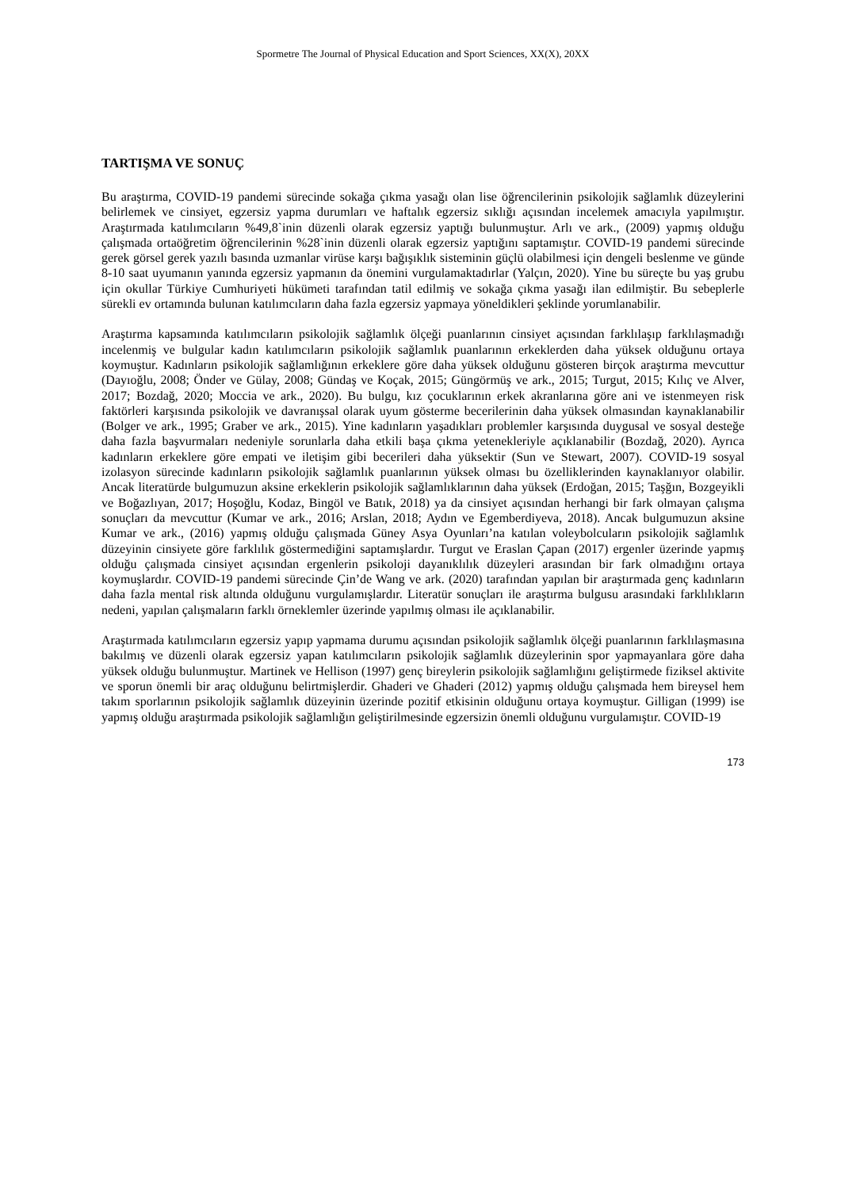Spormetre The Journal of Physical Education and Sport Sciences, XX(X), 20XX
TARTIŞMA VE SONUÇ
Bu araştırma, COVID-19 pandemi sürecinde sokağa çıkma yasağı olan lise öğrencilerinin psikolojik sağlamlık düzeylerini belirlemek ve cinsiyet, egzersiz yapma durumları ve haftalık egzersiz sıklığı açısından incelemek amacıyla yapılmıştır. Araştırmada katılımcıların %49,8`inin düzenli olarak egzersiz yaptığı bulunmuştur. Arlı ve ark., (2009) yapmış olduğu çalışmada ortaöğretim öğrencilerinin %28`inin düzenli olarak egzersiz yaptığını saptamıştır. COVID-19 pandemi sürecinde gerek görsel gerek yazılı basında uzmanlar virüse karşı bağışıklık sisteminin güçlü olabilmesi için dengeli beslenme ve günde 8-10 saat uyumanın yanında egzersiz yapmanın da önemini vurgulamaktadırlar (Yalçın, 2020). Yine bu süreçte bu yaş grubu için okullar Türkiye Cumhuriyeti hükümeti tarafından tatil edilmiş ve sokağa çıkma yasağı ilan edilmiştir. Bu sebeplerle sürekli ev ortamında bulunan katılımcıların daha fazla egzersiz yapmaya yöneldikleri şeklinde yorumlanabilir.
Araştırma kapsamında katılımcıların psikolojik sağlamlık ölçeği puanlarının cinsiyet açısından farklılaşıp farklılaşmadığı incelenmiş ve bulgular kadın katılımcıların psikolojik sağlamlık puanlarının erkeklerden daha yüksek olduğunu ortaya koymuştur. Kadınların psikolojik sağlamlığının erkeklere göre daha yüksek olduğunu gösteren birçok araştırma mevcuttur (Dayıoğlu, 2008; Önder ve Gülay, 2008; Gündaş ve Koçak, 2015; Güngörmüş ve ark., 2015; Turgut, 2015; Kılıç ve Alver, 2017; Bozdağ, 2020; Moccia ve ark., 2020). Bu bulgu, kız çocuklarının erkek akranlarına göre ani ve istenmeyen risk faktörleri karşısında psikolojik ve davranışsal olarak uyum gösterme becerilerinin daha yüksek olmasından kaynaklanabilir (Bolger ve ark., 1995; Graber ve ark., 2015). Yine kadınların yaşadıkları problemler karşısında duygusal ve sosyal desteğe daha fazla başvurmaları nedeniyle sorunlarla daha etkili başa çıkma yetenekleriyle açıklanabilir (Bozdağ, 2020). Ayrıca kadınların erkeklere göre empati ve iletişim gibi becerileri daha yüksektir (Sun ve Stewart, 2007). COVID-19 sosyal izolasyon sürecinde kadınların psikolojik sağlamlık puanlarının yüksek olması bu özelliklerinden kaynaklanıyor olabilir. Ancak literatürde bulgumuzun aksine erkeklerin psikolojik sağlamlıklarının daha yüksek (Erdoğan, 2015; Taşğın, Bozgeyikli ve Boğazlıyan, 2017; Hoşoğlu, Kodaz, Bingöl ve Batık, 2018) ya da cinsiyet açısından herhangi bir fark olmayan çalışma sonuçları da mevcuttur (Kumar ve ark., 2016; Arslan, 2018; Aydın ve Egemberdiyeva, 2018). Ancak bulgumuzun aksine Kumar ve ark., (2016) yapmış olduğu çalışmada Güney Asya Oyunları’na katılan voleybolcuların psikolojik sağlamlık düzeyinin cinsiyete göre farklılık göstermediğini saptamışlardır. Turgut ve Eraslan Çapan (2017) ergenler üzerinde yapmış olduğu çalışmada cinsiyet açısından ergenlerin psikoloji dayanıklılık düzeyleri arasından bir fark olmadığını ortaya koymuşlardır. COVID-19 pandemi sürecinde Çin’de Wang ve ark. (2020) tarafından yapılan bir araştırmada genç kadınların daha fazla mental risk altında olduğunu vurgulamışlardır. Literatür sonuçları ile araştırma bulgusu arasındaki farklılıkların nedeni, yapılan çalışmaların farklı örneklemler üzerinde yapılmış olması ile açıklanabilir.
Araştırmada katılımcıların egzersiz yapıp yapmama durumu açısından psikolojik sağlamlık ölçeği puanlarının farklılaşmasına bakılmış ve düzenli olarak egzersiz yapan katılımcıların psikolojik sağlamlık düzeylerinin spor yapmayanlara göre daha yüksek olduğu bulunmuştur. Martinek ve Hellison (1997) genç bireylerin psikolojik sağlamlığını geliştirmede fiziksel aktivite ve sporun önemli bir araç olduğunu belirtmişlerdir. Ghaderi ve Ghaderi (2012) yapmış olduğu çalışmada hem bireysel hem takım sporlarının psikolojik sağlamlık düzeyinin üzerinde pozitif etkisinin olduğunu ortaya koymuştur. Gilligan (1999) ise yapmış olduğu araştırmada psikolojik sağlamlığın geliştirilmesinde egzersizin önemli olduğunu vurgulamıştır. COVID-19
173